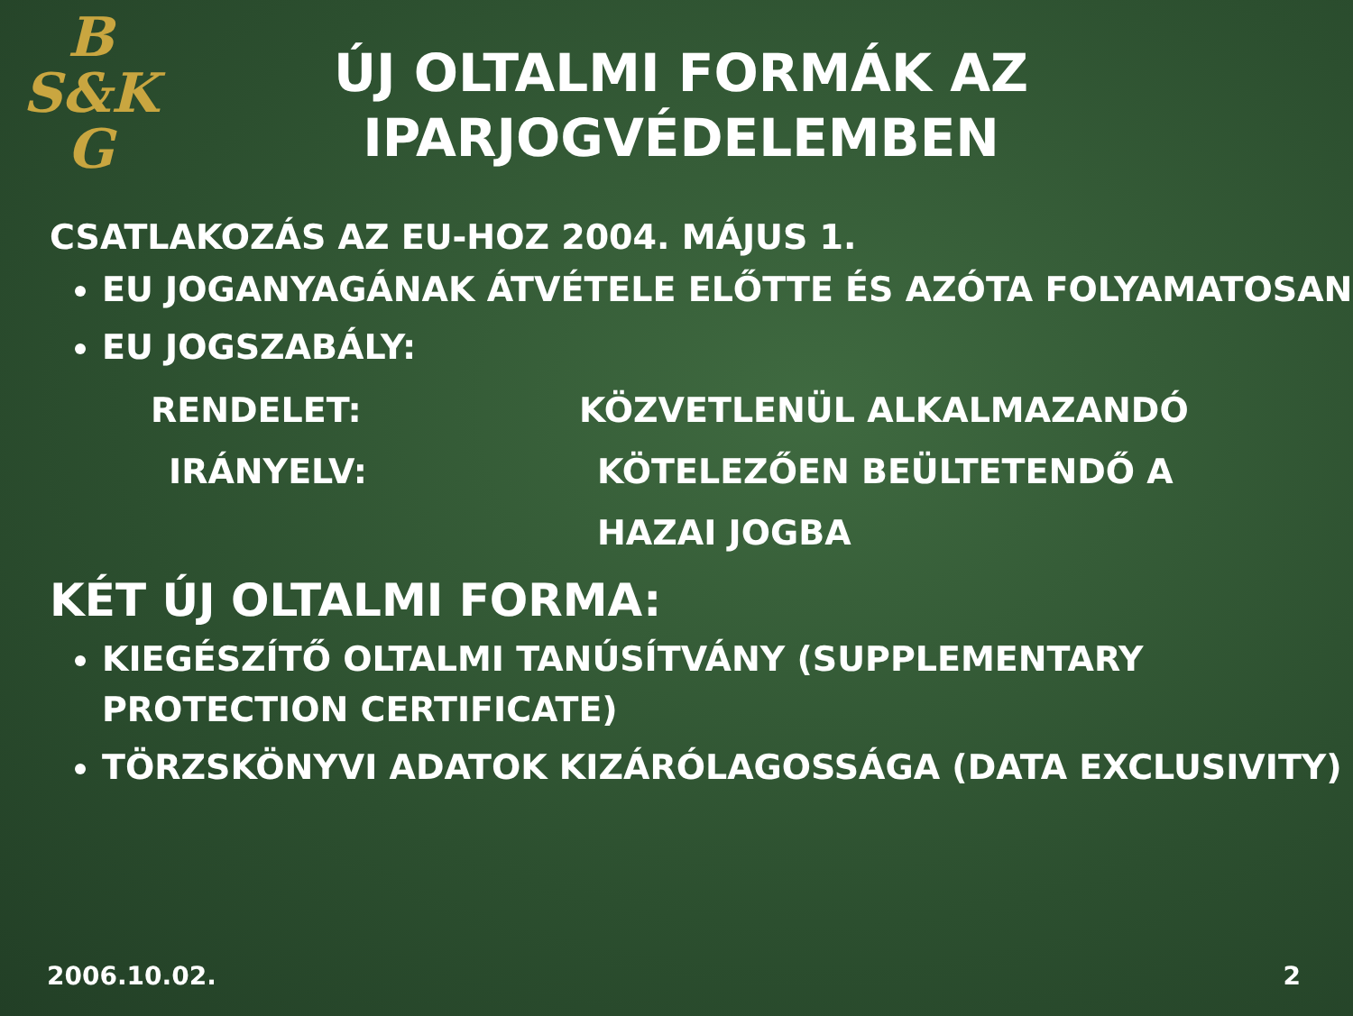B
S&K
G
ÚJ OLTALMI FORMÁK AZ IPARJOGVÉDELEMBEN
CSATLAKOZÁS AZ EU-HOZ 2004. MÁJUS 1.
EU JOGANYAGÁNAK ÁTVÉTELE ELŐTTE ÉS AZÓTA FOLYAMATOSAN
EU JOGSZABÁLY:
RENDELET: KÖZVETLENÜL ALKALMAZANDÓ
IRÁNYELV: KÖTELEZŐEN BEÜLTETENDŐ A HAZAI JOGBA
KÉT ÚJ OLTALMI FORMA:
KIEGÉSZÍTŐ OLTALMI TANÚSÍTVÁNY (SUPPLEMENTARY PROTECTION CERTIFICATE)
TÖRZSKÖNYVI ADATOK KIZÁRÓLAGOSSÁGA (DATA EXCLUSIVITY)
2006.10.02. 2